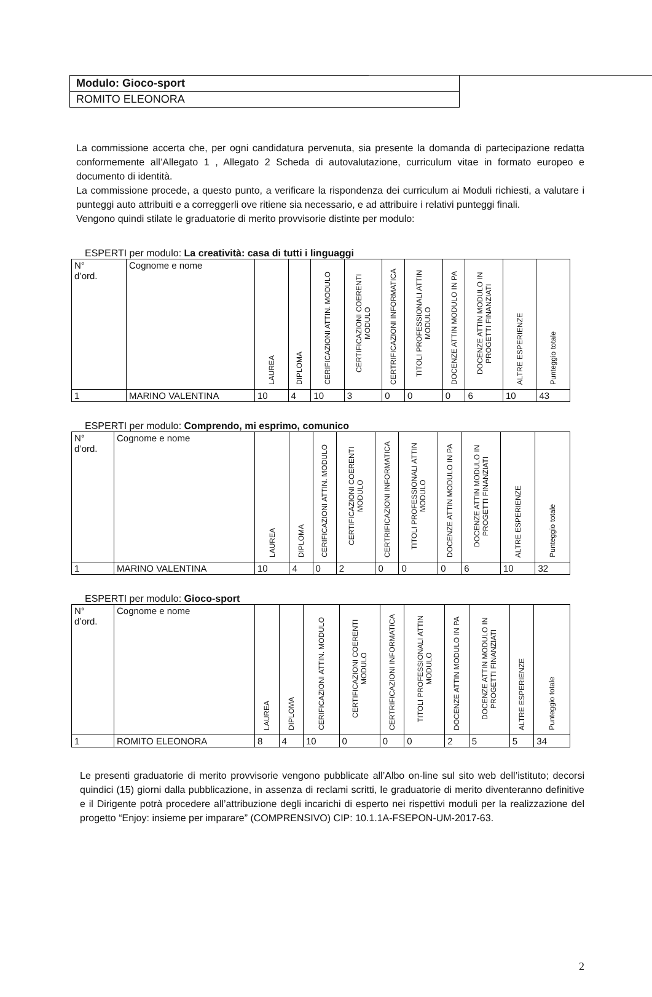Modulo: Gioco-sport
ROMITO ELEONORA
La commissione accerta che, per ogni candidatura pervenuta, sia presente la domanda di partecipazione redatta conformemente all’Allegato 1 , Allegato 2 Scheda di autovalutazione, curriculum vitae in formato europeo e documento di identità.
La commissione procede, a questo punto, a verificare la rispondenza dei curriculum ai Moduli richiesti, a valutare i punteggi auto attribuiti e a correggerli ove ritiene sia necessario, e ad attribuire i relativi punteggi finali.
Vengono quindi stilate le graduatorie di merito provvisorie distinte per modulo:
ESPERTI per modulo: La creatività: casa di tutti i linguaggi
| N° d’ord. | Cognome e nome | LAUREA | DIPLOMA | CERIFICAZIONI ATTIN. MODULO | CERTIFICAZIONI COERENTI MODULO | CERTRIFICAZIONI INFORMATICA | TITOLI PROFESSIONALI ATTIN MODULO | DOCENZE ATTIN MODULO IN PA | DOCENZE ATTIN MODULO IN PROGETTI FINANZIATI | ALTRE ESPERIENZE | Punteggio totale |
| 1 | MARINO VALENTINA | 10 | 4 | 10 | 3 | 0 | 0 | 0 | 6 | 10 | 43 |
ESPERTI per modulo: Comprendo, mi esprimo, comunico
| N° d’ord. | Cognome e nome | LAUREA | DIPLOMA | CERIFICAZIONI ATTIN. MODULO | CERTIFICAZIONI COERENTI MODULO | CERTRIFICAZIONI INFORMATICA | TITOLI PROFESSIONALI ATTIN MODULO | DOCENZE ATTIN MODULO IN PA | DOCENZE ATTIN MODULO IN PROGETTI FINANZIATI | ALTRE ESPERIENZE | Punteggio totale |
| 1 | MARINO VALENTINA | 10 | 4 | 0 | 2 | 0 | 0 | 0 | 6 | 10 | 32 |
ESPERTI per modulo: Gioco-sport
| N° d’ord. | Cognome e nome | LAUREA | DIPLOMA | CERIFICAZIONI ATTIN. MODULO | CERTIFICAZIONI COERENTI MODULO | CERTRIFICAZIONI INFORMATICA | TITOLI PROFESSIONALI ATTIN MODULO | DOCENZE ATTIN MODULO IN PA | DOCENZE ATTIN MODULO IN PROGETTI FINANZIATI | ALTRE ESPERIENZE | Punteggio totale |
| 1 | ROMITO ELEONORA | 8 | 4 | 10 | 0 | 0 | 0 | 2 | 5 | 5 | 34 |
Le presenti graduatorie di merito provvisorie vengono pubblicate all’Albo on-line sul sito web dell’istituto; decorsi quindici (15) giorni dalla pubblicazione, in assenza di reclami scritti, le graduatorie di merito diventeranno definitive e il Dirigente potrà procedere all’attribuzione degli incarichi di esperto nei rispettivi moduli per la realizzazione del progetto “Enjoy: insieme per imparare” (COMPRENSIVO) CIP: 10.1.1A-FSEPON-UM-2017-63.
2